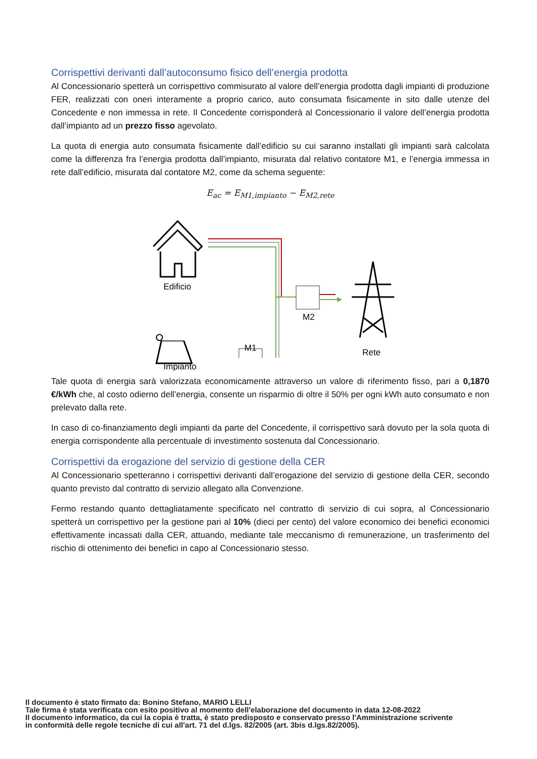Corrispettivi derivanti dall’autoconsumo fisico dell’energia prodotta
Al Concessionario spetterà un corrispettivo commisurato al valore dell’energia prodotta dagli impianti di produzione FER, realizzati con oneri interamente a proprio carico, auto consumata fisicamente in sito dalle utenze del Concedente e non immessa in rete. Il Concedente corrisponderà al Concessionario il valore dell’energia prodotta dall’impianto ad un prezzo fisso agevolato.
La quota di energia auto consumata fisicamente dall’edificio su cui saranno installati gli impianti sarà calcolata come la differenza fra l’energia prodotta dall’impianto, misurata dal relativo contatore M1, e l’energia immessa in rete dall’edificio, misurata dal contatore M2, come da schema seguente:
E<sub>ac</sub> = E<sub>M1,impianto</sub> − E<sub>M2,rete</sub>
Edificio
M2
Rete
Impianto
M1
Tale quota di energia sarà valorizzata economicamente attraverso un valore di riferimento fisso, pari a 0,1870 €/kWh che, al costo odierno dell’energia, consente un risparmio di oltre il 50% per ogni kWh auto consumato e non prelevato dalla rete.
In caso di co-finanziamento degli impianti da parte del Concedente, il corrispettivo sarà dovuto per la sola quota di energia corrispondente alla percentuale di investimento sostenuta dal Concessionario.
Corrispettivi da erogazione del servizio di gestione della CER
Al Concessionario spetteranno i corrispettivi derivanti dall’erogazione del servizio di gestione della CER, secondo quanto previsto dal contratto di servizio allegato alla Convenzione.
Fermo restando quanto dettagliatamente specificato nel contratto di servizio di cui sopra, al Concessionario spetterà un corrispettivo per la gestione pari al 10% (dieci per cento) del valore economico dei benefici economici effettivamente incassati dalla CER, attuando, mediante tale meccanismo di remunerazione, un trasferimento del rischio di ottenimento dei benefici in capo al Concessionario stesso.
Il documento è stato firmato da: Bonino Stefano, MARIO LELLI
Tale firma è stata verificata con esito positivo al momento dell'elaborazione del documento in data 12-08-2022
Il documento informatico, da cui la copia è tratta, è stato predisposto e conservato presso l'Amministrazione scrivente
in conformità delle regole tecniche di cui all'art. 71 del d.lgs. 82/2005 (art. 3bis d.lgs.82/2005).